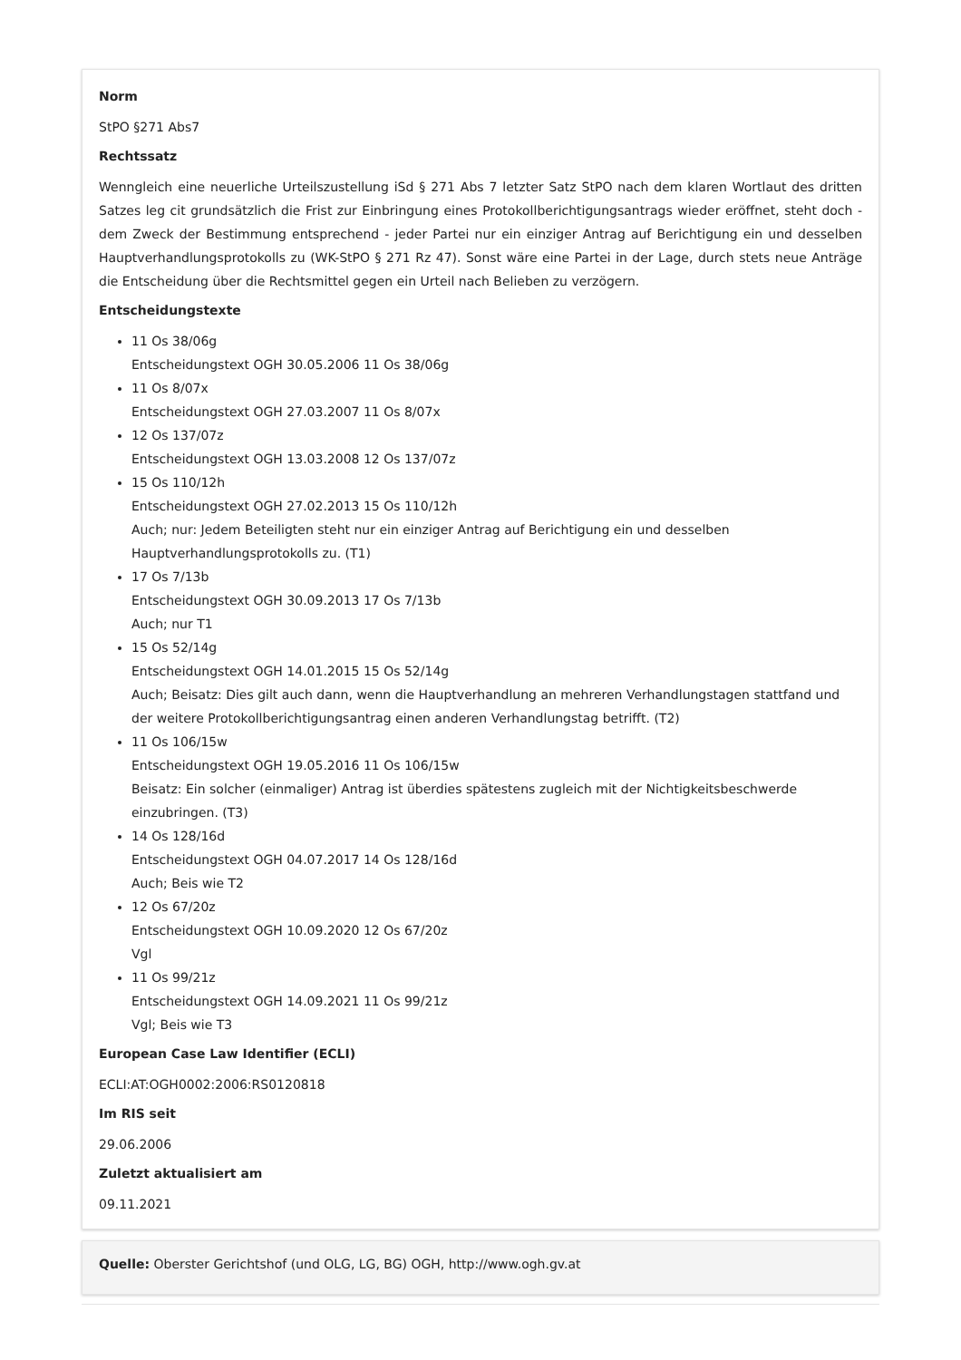Norm
StPO §271 Abs7
Rechtssatz
Wenngleich eine neuerliche Urteilszustellung iSd § 271 Abs 7 letzter Satz StPO nach dem klaren Wortlaut des dritten Satzes leg cit grundsätzlich die Frist zur Einbringung eines Protokollberichtigungsantrags wieder eröffnet, steht doch - dem Zweck der Bestimmung entsprechend - jeder Partei nur ein einziger Antrag auf Berichtigung ein und desselben Hauptverhandlungsprotokolls zu (WK-StPO § 271 Rz 47). Sonst wäre eine Partei in der Lage, durch stets neue Anträge die Entscheidung über die Rechtsmittel gegen ein Urteil nach Belieben zu verzögern.
Entscheidungstexte
11 Os 38/06g
Entscheidungstext OGH 30.05.2006 11 Os 38/06g
11 Os 8/07x
Entscheidungstext OGH 27.03.2007 11 Os 8/07x
12 Os 137/07z
Entscheidungstext OGH 13.03.2008 12 Os 137/07z
15 Os 110/12h
Entscheidungstext OGH 27.02.2013 15 Os 110/12h
Auch; nur: Jedem Beteiligten steht nur ein einziger Antrag auf Berichtigung ein und desselben Hauptverhandlungsprotokolls zu. (T1)
17 Os 7/13b
Entscheidungstext OGH 30.09.2013 17 Os 7/13b
Auch; nur T1
15 Os 52/14g
Entscheidungstext OGH 14.01.2015 15 Os 52/14g
Auch; Beisatz: Dies gilt auch dann, wenn die Hauptverhandlung an mehreren Verhandlungstagen stattfand und der weitere Protokollberichtigungsantrag einen anderen Verhandlungstag betrifft. (T2)
11 Os 106/15w
Entscheidungstext OGH 19.05.2016 11 Os 106/15w
Beisatz: Ein solcher (einmaliger) Antrag ist überdies spätestens zugleich mit der Nichtigkeitsbeschwerde einzubringen. (T3)
14 Os 128/16d
Entscheidungstext OGH 04.07.2017 14 Os 128/16d
Auch; Beis wie T2
12 Os 67/20z
Entscheidungstext OGH 10.09.2020 12 Os 67/20z
Vgl
11 Os 99/21z
Entscheidungstext OGH 14.09.2021 11 Os 99/21z
Vgl; Beis wie T3
European Case Law Identifier (ECLI)
ECLI:AT:OGH0002:2006:RS0120818
Im RIS seit
29.06.2006
Zuletzt aktualisiert am
09.11.2021
Quelle: Oberster Gerichtshof (und OLG, LG, BG) OGH, http://www.ogh.gv.at